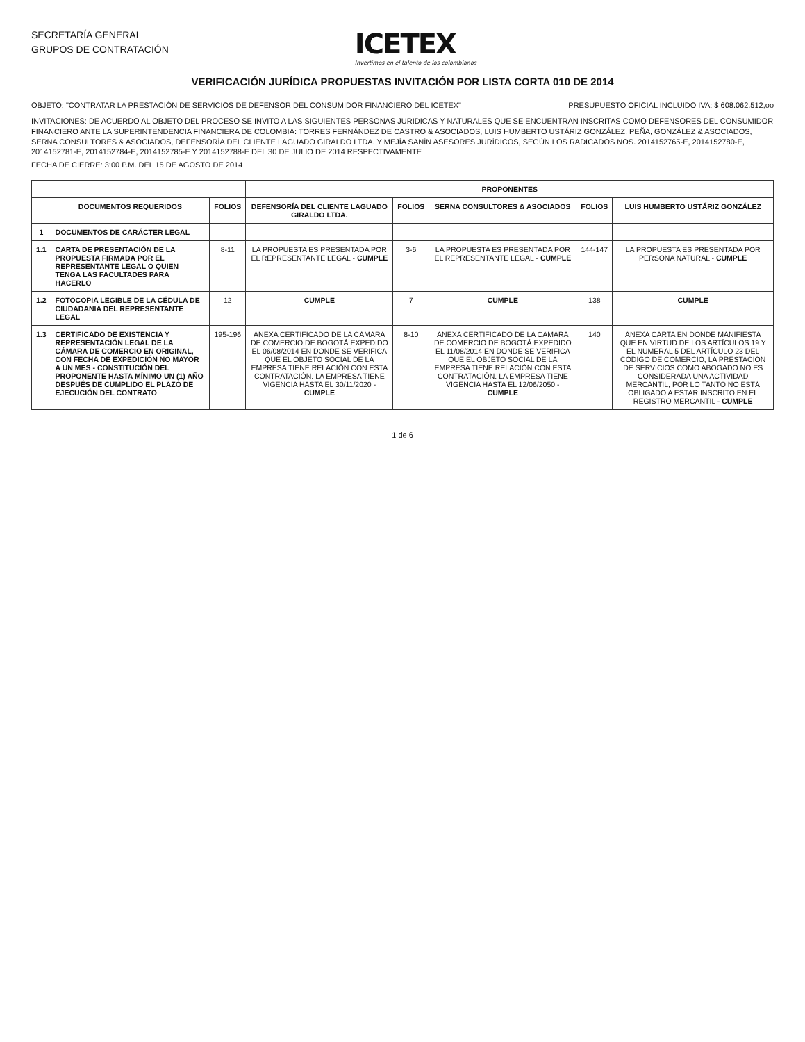SECRETARÍA GENERAL
GRUPOS DE CONTRATACIÓN
ICETEX
Invertimos en el talento de los colombianos
VERIFICACIÓN JURÍDICA PROPUESTAS INVITACIÓN POR LISTA CORTA 010 DE 2014
OBJETO: "CONTRATAR LA PRESTACIÓN DE SERVICIOS DE DEFENSOR DEL CONSUMIDOR FINANCIERO DEL ICETEX"
PRESUPUESTO OFICIAL INCLUIDO IVA: $ 608.062.512,oo
INVITACIONES: DE ACUERDO AL OBJETO DEL PROCESO SE INVITO A LAS SIGUIENTES PERSONAS JURIDICAS Y NATURALES QUE SE ENCUENTRAN INSCRITAS COMO DEFENSORES DEL CONSUMIDOR FINANCIERO ANTE LA SUPERINTENDENCIA FINANCIERA DE COLOMBIA: TORRES FERNÁNDEZ DE CASTRO & ASOCIADOS, LUIS HUMBERTO USTÁRIZ GONZÁLEZ, PEÑA, GONZÁLEZ & ASOCIADOS, SERNA CONSULTORES & ASOCIADOS, DEFENSORÍA DEL CLIENTE LAGUADO GIRALDO LTDA. Y MEJÍA SANÍN ASESORES JURÍDICOS, SEGÚN LOS RADICADOS NOS. 2014152765-E, 2014152780-E, 2014152781-E, 2014152784-E, 2014152785-E Y 2014152788-E DEL 30 DE JULIO DE 2014 RESPECTIVAMENTE
FECHA DE CIERRE: 3:00 P.M. DEL 15 DE AGOSTO DE 2014
| | | | PROPONENTES | | | | |
| --- | --- | --- | --- | --- | --- | --- | --- |
| | DOCUMENTOS REQUERIDOS | FOLIOS | DEFENSORÍA DEL CLIENTE LAGUADO GIRALDO LTDA. | FOLIOS | SERNA CONSULTORES & ASOCIADOS | FOLIOS | LUIS HUMBERTO USTÁRIZ GONZÁLEZ |
| 1 | DOCUMENTOS DE CARÁCTER LEGAL | | | | | | |
| 1.1 | CARTA DE PRESENTACIÓN DE LA PROPUESTA FIRMADA POR EL REPRESENTANTE LEGAL O QUIEN TENGA LAS FACULTADES PARA HACERLO | 8-11 | LA PROPUESTA ES PRESENTADA POR EL REPRESENTANTE LEGAL - CUMPLE | 3-6 | LA PROPUESTA ES PRESENTADA POR EL REPRESENTANTE LEGAL - CUMPLE | 144-147 | LA PROPUESTA ES PRESENTADA POR PERSONA NATURAL - CUMPLE |
| 1.2 | FOTOCOPIA LEGIBLE DE LA CÉDULA DE CIUDADANIA DEL REPRESENTANTE LEGAL | 12 | CUMPLE | 7 | CUMPLE | 138 | CUMPLE |
| 1.3 | CERTIFICADO DE EXISTENCIA Y REPRESENTACIÓN LEGAL DE LA CÁMARA DE COMERCIO EN ORIGINAL, CON FECHA DE EXPEDICIÓN NO MAYOR A UN MES - CONSTITUCIÓN DEL PROPONENTE HASTA MÍNIMO UN (1) AÑO DESPUÉS DE CUMPLIDO EL PLAZO DE EJECUCIÓN DEL CONTRATO | 195-196 | ANEXA CERTIFICADO DE LA CÁMARA DE COMERCIO DE BOGOTÁ EXPEDIDO EL 06/08/2014 EN DONDE SE VERIFICA QUE EL OBJETO SOCIAL DE LA EMPRESA TIENE RELACIÓN CON ESTA CONTRATACIÓN. LA EMPRESA TIENE VIGENCIA HASTA EL 30/11/2020 - CUMPLE | 8-10 | ANEXA CERTIFICADO DE LA CÁMARA DE COMERCIO DE BOGOTÁ EXPEDIDO EL 11/08/2014 EN DONDE SE VERIFICA QUE EL OBJETO SOCIAL DE LA EMPRESA TIENE RELACIÓN CON ESTA CONTRATACIÓN. LA EMPRESA TIENE VIGENCIA HASTA EL 12/06/2050 - CUMPLE | 140 | ANEXA CARTA EN DONDE MANIFIESTA QUE EN VIRTUD DE LOS ARTÍCULOS 19 Y EL NUMERAL 5 DEL ARTÍCULO 23 DEL CÓDIGO DE COMERCIO, LA PRESTACIÓN DE SERVICIOS COMO ABOGADO NO ES CONSIDERADA UNA ACTIVIDAD MERCANTIL, POR LO TANTO NO ESTÁ OBLIGADO A ESTAR INSCRITO EN EL REGISTRO MERCANTIL - CUMPLE |
1 de 6